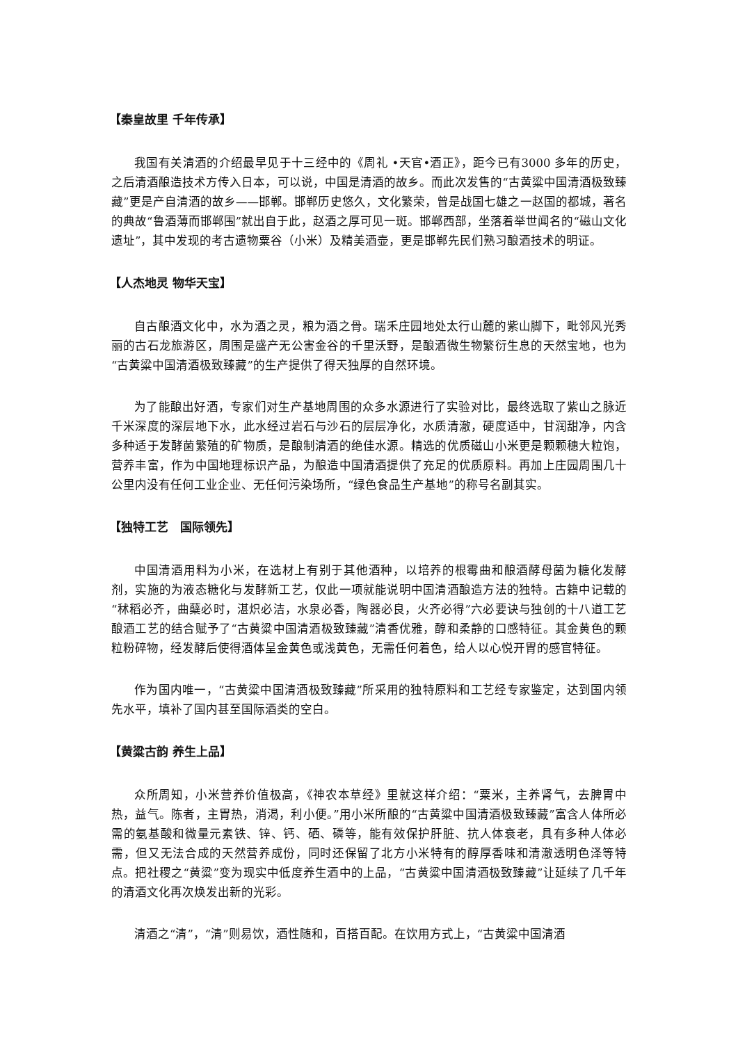【秦皇故里 千年传承】
我国有关清酒的介绍最早见于十三经中的《周礼 •天官•酒正》，距今已有3000 多年的历史，之后清酒酿造技术方传入日本，可以说，中国是清酒的故乡。而此次发售的“古黄粱中国清酒极致臻藏”更是产自清酒的故乡——邯郸。邯郸历史悠久，文化繁荣，曾是战国七雄之一赵国的都城，著名的典故“鲁酒薄而邯郸围”就出自于此，赵酒之厚可见一斑。邯郸西部，坐落着举世闻名的“磁山文化遗址”，其中发现的考古遗物粟谷（小米）及精美酒壶，更是邯郸先民们熟习酿酒技术的明证。
【人杰地灵 物华天宝】
自古酿酒文化中，水为酒之灵，粮为酒之骨。瑞禾庄园地处太行山麓的紫山脚下，毗邻风光秀丽的古石龙旅游区，周围是盛产无公害金谷的千里沃野，是酿酒微生物繁衍生息的天然宝地，也为“古黄粱中国清酒极致臻藏”的生产提供了得天独厚的自然环境。
为了能酿出好酒，专家们对生产基地周围的众多水源进行了实验对比，最终选取了紫山之脉近千米深度的深层地下水，此水经过岩石与沙石的层层净化，水质清澈，硬度适中，甘润甜净，内含多种适于发酵菌繁殖的矿物质，是酿制清酒的绝佳水源。精选的优质磁山小米更是颗颗穗大粒饱，营养丰富，作为中国地理标识产品，为酿造中国清酒提供了充足的优质原料。再加上庄园周围几十公里内没有任何工业企业、无任何污染场所，“绿色食品生产基地”的称号名副其实。
【独特工艺　国际领先】
中国清酒用料为小米，在选材上有别于其他酒种，以培养的根霉曲和酿酒酵母菌为糖化发酵剂，实施的为液态糖化与发酵新工艺，仅此一项就能说明中国清酒酿造方法的独特。古籍中记载的“秫稻必齐，曲蘖必时，湛炽必洁，水泉必香，陶器必良，火齐必得”六必要诀与独创的十八道工艺酿酒工艺的结合赋予了“古黄粱中国清酒极致臻藏”清香优雅，醇和柔静的口感特征。其金黄色的颗粒粉碎物，经发酵后使得酒体呈金黄色或浅黄色，无需任何着色，给人以心悦开胃的感官特征。
作为国内唯一，“古黄粱中国清酒极致臻藏”所采用的独特原料和工艺经专家鉴定，达到国内领先水平，填补了国内甚至国际酒类的空白。
【黄粱古韵 养生上品】
众所周知，小米营养价值极高，《神农本草经》里就这样介绍：“粟米，主养肾气，去脾胃中热，益气。陈者，主胃热，消渴，利小便。”用小米所酿的“古黄粱中国清酒极致臻藏”富含人体所必需的氨基酸和微量元素铁、锌、钙、硒、磷等，能有效保护肝脏、抗人体衰老，具有多种人体必需，但又无法合成的天然营养成份，同时还保留了北方小米特有的醇厚香味和清澈透明色泽等特点。把社稷之“黄粱”变为现实中低度养生酒中的上品，“古黄粱中国清酒极致臻藏”让延续了几千年的清酒文化再次焕发出新的光彩。
清酒之“清”，“清”则易饮，酒性随和，百搭百配。在饮用方式上，“古黄粱中国清酒